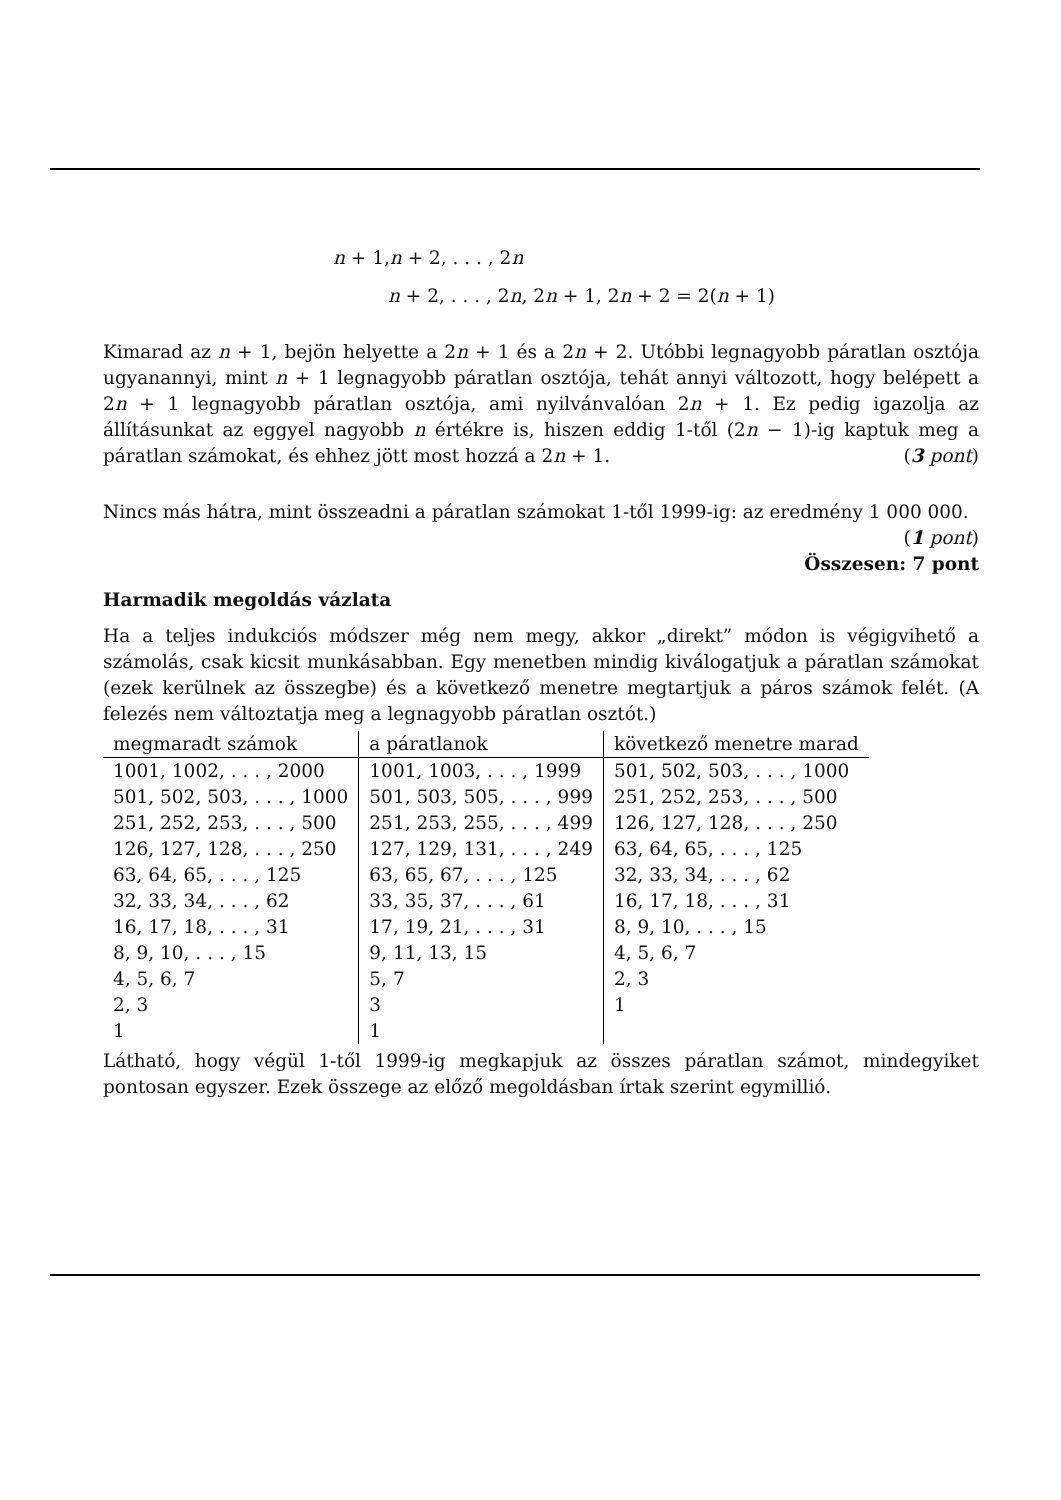n + 1,n + 2, . . . , 2n
n + 2, . . . , 2n, 2n + 1, 2n + 2 = 2(n + 1)
Kimarad az n + 1, bejön helyette a 2n + 1 és a 2n + 2. Utóbbi legnagyobb páratlan osztója ugyanannyi, mint n + 1 legnagyobb páratlan osztója, tehát annyi változott, hogy belépett a 2n + 1 legnagyobb páratlan osztója, ami nyilvánvalóan 2n + 1. Ez pedig igazolja az állításunkat az eggyel nagyobb n értékre is, hiszen eddig 1-től (2n − 1)-ig kaptuk meg a páratlan számokat, és ehhez jött most hozzá a 2n + 1. (3 pont)
Nincs más hátra, mint összeadni a páratlan számokat 1-től 1999-ig: az eredmény 1 000 000.
(1 pont)
Összesen: 7 pont
Harmadik megoldás vázlata
Ha a teljes indukciós módszer még nem megy, akkor „direkt” módon is végigvihető a számolás, csak kicsit munkásabban. Egy menetben mindig kiválogatjuk a páratlan számokat (ezek kerülnek az összegbe) és a következő menetre megtartjuk a páros számok felét. (A felezés nem változtatja meg a legnagyobb páratlan osztót.)
| megmaradt számok | a páratlanok | következő menetre marad |
| --- | --- | --- |
| 1001, 1002, . . . , 2000 | 1001, 1003, . . . , 1999 | 501, 502, 503, . . . , 1000 |
| 501, 502, 503, . . . , 1000 | 501, 503, 505, . . . , 999 | 251, 252, 253, . . . , 500 |
| 251, 252, 253, . . . , 500 | 251, 253, 255, . . . , 499 | 126, 127, 128, . . . , 250 |
| 126, 127, 128, . . . , 250 | 127, 129, 131, . . . , 249 | 63, 64, 65, . . . , 125 |
| 63, 64, 65, . . . , 125 | 63, 65, 67, . . . , 125 | 32, 33, 34, . . . , 62 |
| 32, 33, 34, . . . , 62 | 33, 35, 37, . . . , 61 | 16, 17, 18, . . . , 31 |
| 16, 17, 18, . . . , 31 | 17, 19, 21, . . . , 31 | 8, 9, 10, . . . , 15 |
| 8, 9, 10, . . . , 15 | 9, 11, 13, 15 | 4, 5, 6, 7 |
| 4, 5, 6, 7 | 5, 7 | 2, 3 |
| 2, 3 | 3 | 1 |
| 1 | 1 | |
Látható, hogy végül 1-től 1999-ig megkapjuk az összes páratlan számot, mindegyiket pontosan egyszer. Ezek összege az előző megoldásban írtak szerint egymillió.